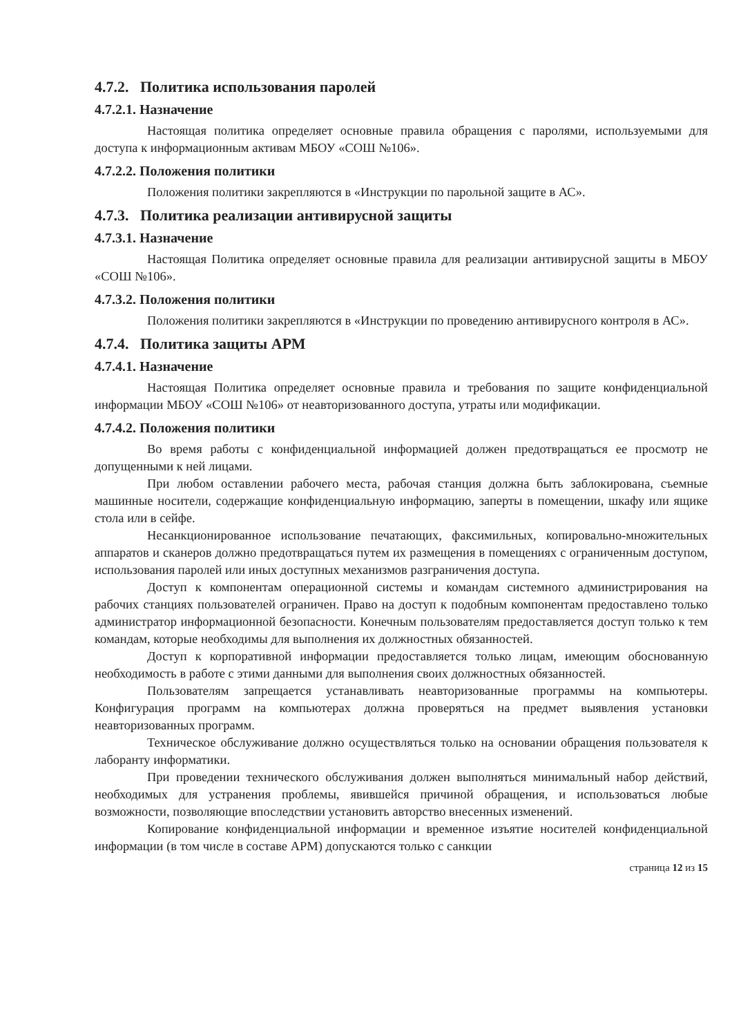4.7.2. Политика использования паролей
4.7.2.1. Назначение
Настоящая политика определяет основные правила обращения с паролями, используемыми для доступа к информационным активам МБОУ «СОШ №106».
4.7.2.2. Положения политики
Положения политики закрепляются в «Инструкции по парольной защите в АС».
4.7.3. Политика реализации антивирусной защиты
4.7.3.1. Назначение
Настоящая Политика определяет основные правила для реализации антивирусной защиты в МБОУ «СОШ №106».
4.7.3.2. Положения политики
Положения политики закрепляются в «Инструкции по проведению антивирусного контроля в АС».
4.7.4. Политика защиты АРМ
4.7.4.1. Назначение
Настоящая Политика определяет основные правила и требования по защите конфиденциальной информации МБОУ «СОШ №106» от неавторизованного доступа, утраты или модификации.
4.7.4.2. Положения политики
Во время работы с конфиденциальной информацией должен предотвращаться ее просмотр не допущенными к ней лицами.
При любом оставлении рабочего места, рабочая станция должна быть заблокирована, съемные машинные носители, содержащие конфиденциальную информацию, заперты в помещении, шкафу или ящике стола или в сейфе.
Несанкционированное использование печатающих, факсимильных, копировально-множительных аппаратов и сканеров должно предотвращаться путем их размещения в помещениях с ограниченным доступом, использования паролей или иных доступных механизмов разграничения доступа.
Доступ к компонентам операционной системы и командам системного администрирования на рабочих станциях пользователей ограничен. Право на доступ к подобным компонентам предоставлено только администратор информационной безопасности. Конечным пользователям предоставляется доступ только к тем командам, которые необходимы для выполнения их должностных обязанностей.
Доступ к корпоративной информации предоставляется только лицам, имеющим обоснованную необходимость в работе с этими данными для выполнения своих должностных обязанностей.
Пользователям запрещается устанавливать неавторизованные программы на компьютеры. Конфигурация программ на компьютерах должна проверяться на предмет выявления установки неавторизованных программ.
Техническое обслуживание должно осуществляться только на основании обращения пользователя к лаборанту информатики.
При проведении технического обслуживания должен выполняться минимальный набор действий, необходимых для устранения проблемы, явившейся причиной обращения, и использоваться любые возможности, позволяющие впоследствии установить авторство внесенных изменений.
Копирование конфиденциальной информации и временное изъятие носителей конфиденциальной информации (в том числе в составе АРМ) допускаются только с санкции
страница 12 из 15